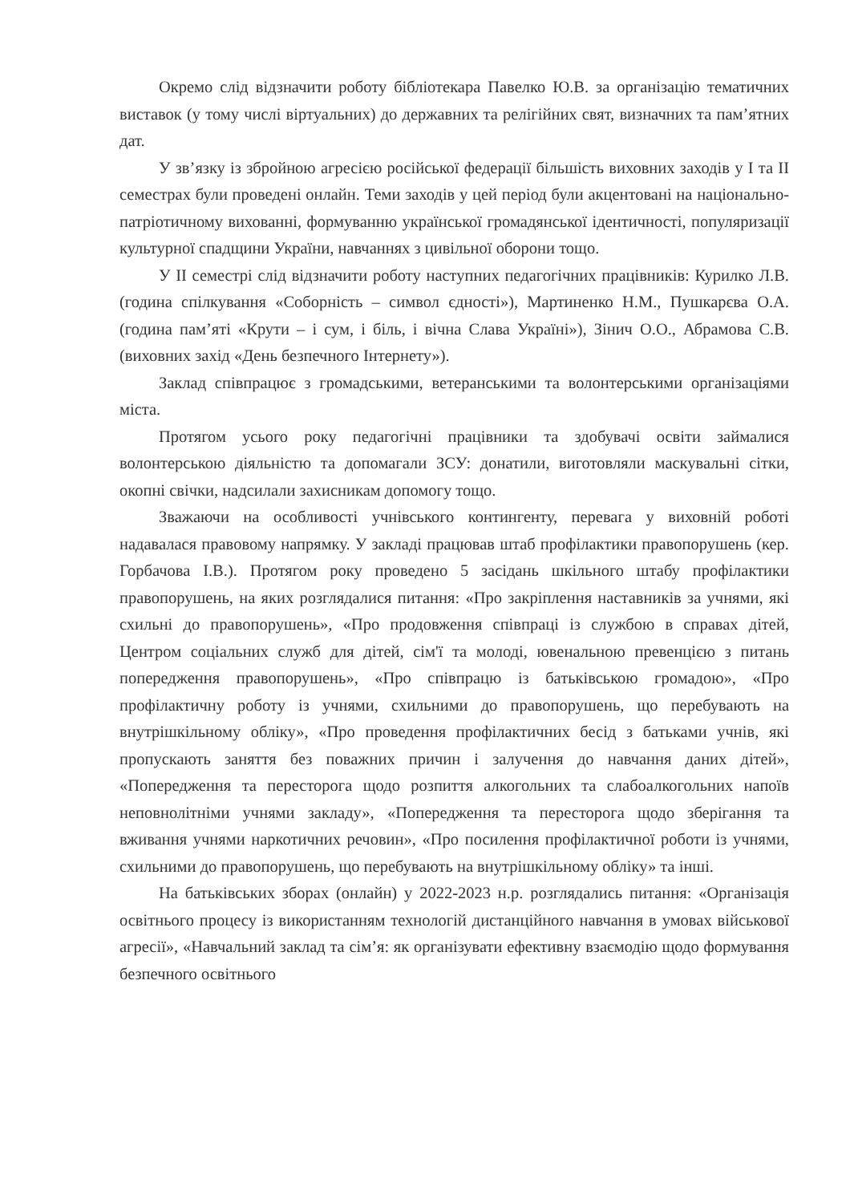Окремо слід відзначити роботу бібліотекара Павелко Ю.В. за організацію тематичних виставок (у тому числі віртуальних) до державних та релігійних свят, визначних та пам’ятних дат.
У зв’язку із збройною агресією російської федерації більшість виховних заходів у І та ІІ семестрах були проведені онлайн. Теми заходів у цей період були акцентовані на національно-патріотичному вихованні, формуванню української громадянської ідентичності, популяризації культурної спадщини України, навчаннях з цивільної оборони тощо.
У ІІ семестрі слід відзначити роботу наступних педагогічних працівників: Курилко Л.В. (година спілкування «Соборність – символ єдності»), Мартиненко Н.М., Пушкарєва О.А. (година пам’яті «Крути – і сум, і біль, і вічна Слава Україні»), Зінич О.О., Абрамова С.В. (виховних захід «День безпечного Інтернету»).
Заклад співпрацює з громадськими, ветеранськими та волонтерськими організаціями міста.
Протягом усього року педагогічні працівники та здобувачі освіти займалися волонтерською діяльністю та допомагали ЗСУ: донатили, виготовляли маскувальні сітки, окопні свічки, надсилали захисникам допомогу тощо.
Зважаючи на особливості учнівського контингенту, перевага у виховній роботі надавалася правовому напрямку. У закладі працював штаб профілактики правопорушень (кер. Горбачова І.В.). Протягом року проведено 5 засідань шкільного штабу профілактики правопорушень, на яких розглядалися питання: «Про закріплення наставників за учнями, які схильні до правопорушень», «Про продовження співпраці із службою в справах дітей, Центром соціальних служб для дітей, сім'ї та молоді, ювенальною превенцією з питань попередження правопорушень», «Про співпрацю із батьківською громадою», «Про профілактичну роботу із учнями, схильними до правопорушень, що перебувають на внутрішкільному обліку», «Про проведення профілактичних бесід з батьками учнів, які пропускають заняття без поважних причин і залучення до навчання даних дітей», «Попередження та пересторога щодо розпиття алкогольних та слабоалкогольних напоїв неповнолітніми учнями закладу», «Попередження та пересторога щодо зберігання та вживання учнями наркотичних речовин», «Про посилення профілактичної роботи із учнями, схильними до правопорушень, що перебувають на внутрішкільному обліку» та інші.
На батьківських зборах (онлайн) у 2022-2023 н.р. розглядались питання: «Організація освітнього процесу із використанням технологій дистанційного навчання в умовах військової агресії», «Навчальний заклад та сім’я: як організувати ефективну взаємодію щодо формування безпечного освітнього